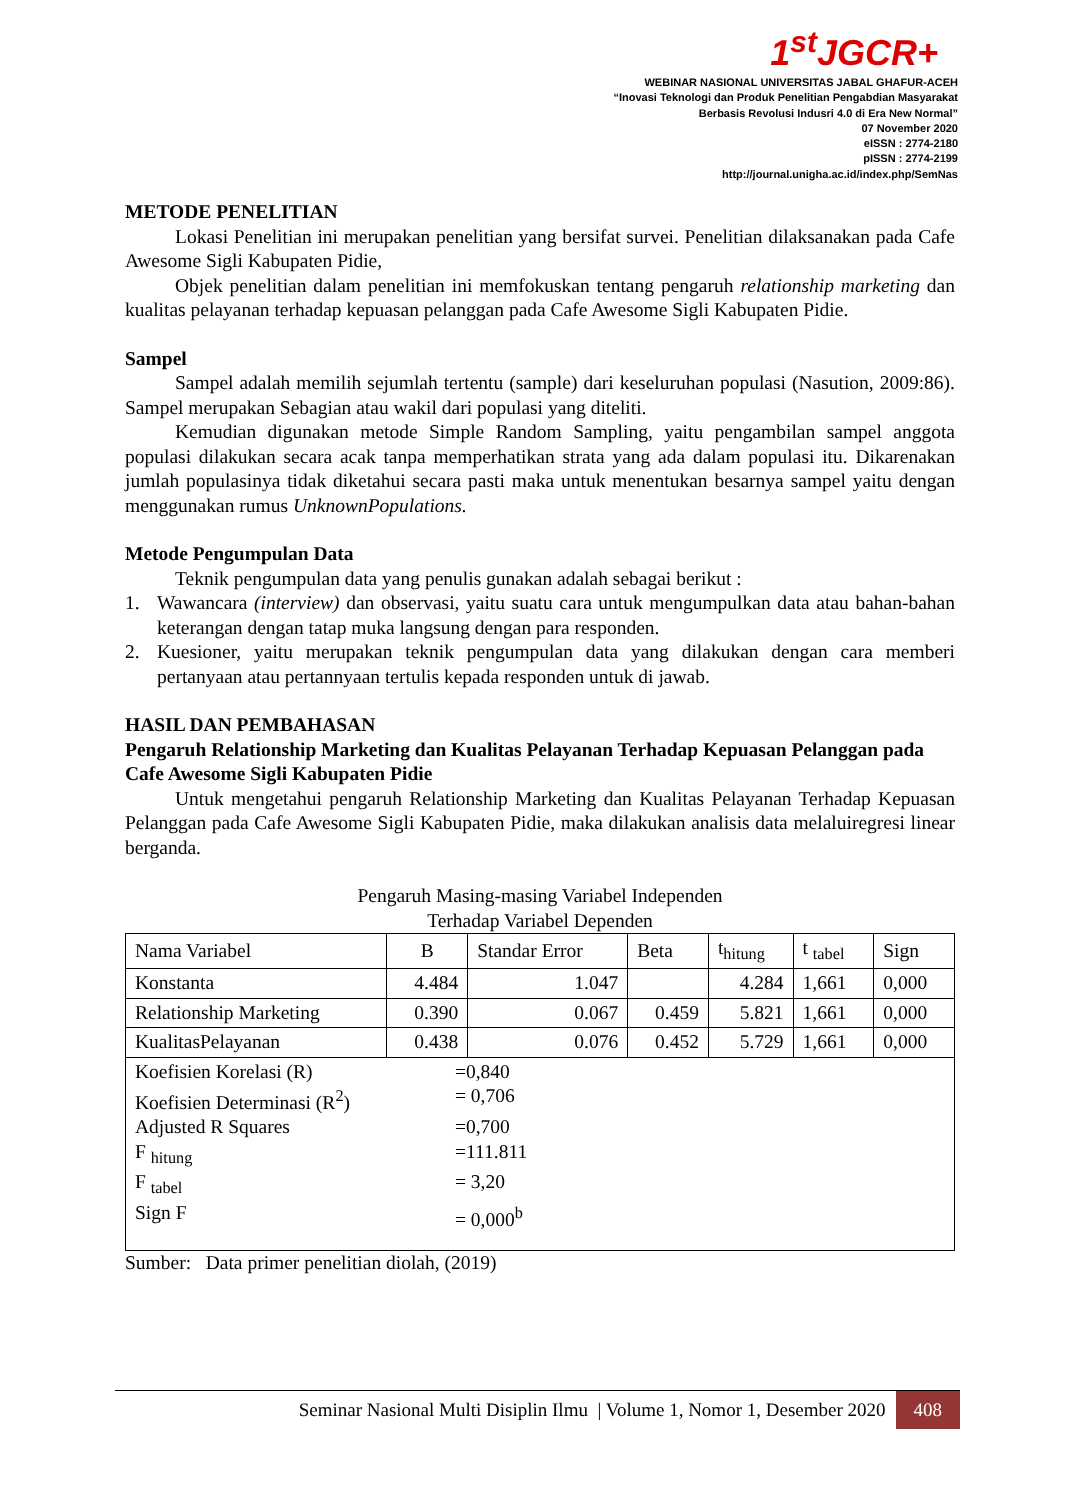1<sup>st</sup>JGCR+
WEBINAR NASIONAL UNIVERSITAS JABAL GHAFUR-ACEH
“Inovasi Teknologi dan Produk Penelitian Pengabdian Masyarakat
Berbasis Revolusi Indusri 4.0 di Era New Normal”
07 November 2020
eISSN : 2774-2180
pISSN : 2774-2199
http://journal.unigha.ac.id/index.php/SemNas
METODE PENELITIAN
Lokasi Penelitian ini merupakan penelitian yang bersifat survei. Penelitian dilaksanakan pada Cafe Awesome Sigli Kabupaten Pidie,
Objek penelitian dalam penelitian ini memfokuskan tentang pengaruh relationship marketing dan kualitas pelayanan terhadap kepuasan pelanggan pada Cafe Awesome Sigli Kabupaten Pidie.
Sampel
Sampel adalah memilih sejumlah tertentu (sample) dari keseluruhan populasi (Nasution, 2009:86). Sampel merupakan Sebagian atau wakil dari populasi yang diteliti.
Kemudian digunakan metode Simple Random Sampling, yaitu pengambilan sampel anggota populasi dilakukan secara acak tanpa memperhatikan strata yang ada dalam populasi itu. Dikarenakan jumlah populasinya tidak diketahui secara pasti maka untuk menentukan besarnya sampel yaitu dengan menggunakan rumus UnknownPopulations.
Metode Pengumpulan Data
Teknik pengumpulan data yang penulis gunakan adalah sebagai berikut :
1. Wawancara (interview) dan observasi, yaitu suatu cara untuk mengumpulkan data atau bahan-bahan keterangan dengan tatap muka langsung dengan para responden.
2. Kuesioner, yaitu merupakan teknik pengumpulan data yang dilakukan dengan cara memberi pertanyaan atau pertannyaan tertulis kepada responden untuk di jawab.
HASIL DAN PEMBAHASAN
Pengaruh Relationship Marketing dan Kualitas Pelayanan Terhadap Kepuasan Pelanggan pada Cafe Awesome Sigli Kabupaten Pidie
Untuk mengetahui pengaruh Relationship Marketing dan Kualitas Pelayanan Terhadap Kepuasan Pelanggan pada Cafe Awesome Sigli Kabupaten Pidie, maka dilakukan analisis data melaluiregresi linear berganda.
Pengaruh Masing-masing Variabel Independen
Terhadap Variabel Dependen
| Nama Variabel | B | Standar Error | Beta | t<sub>hitung</sub> | t <sub>tabel</sub> | Sign |
| Konstanta | 4.484 | 1.047 | | 4.284 | 1,661 | 0,000 |
| Relationship Marketing | 0.390 | 0.067 | 0.459 | 5.821 | 1,661 | 0,000 |
| KualitasPelayanan | 0.438 | 0.076 | 0.452 | 5.729 | 1,661 | 0,000 |
| Koefisien Korelasi (R) =0,840 Koefisien Determinasi (R<sup>2</sup>) = 0,706 Adjusted R Squares =0,700 F <sub>hitung</sub> =111.811 F <sub>tabel</sub> = 3,20 Sign F = 0,000<sup>b</sup> | | | | | | |
Sumber: Data primer penelitian diolah, (2019)
Seminar Nasional Multi Disiplin Ilmu | Volume 1, Nomor 1, Desember 2020 408